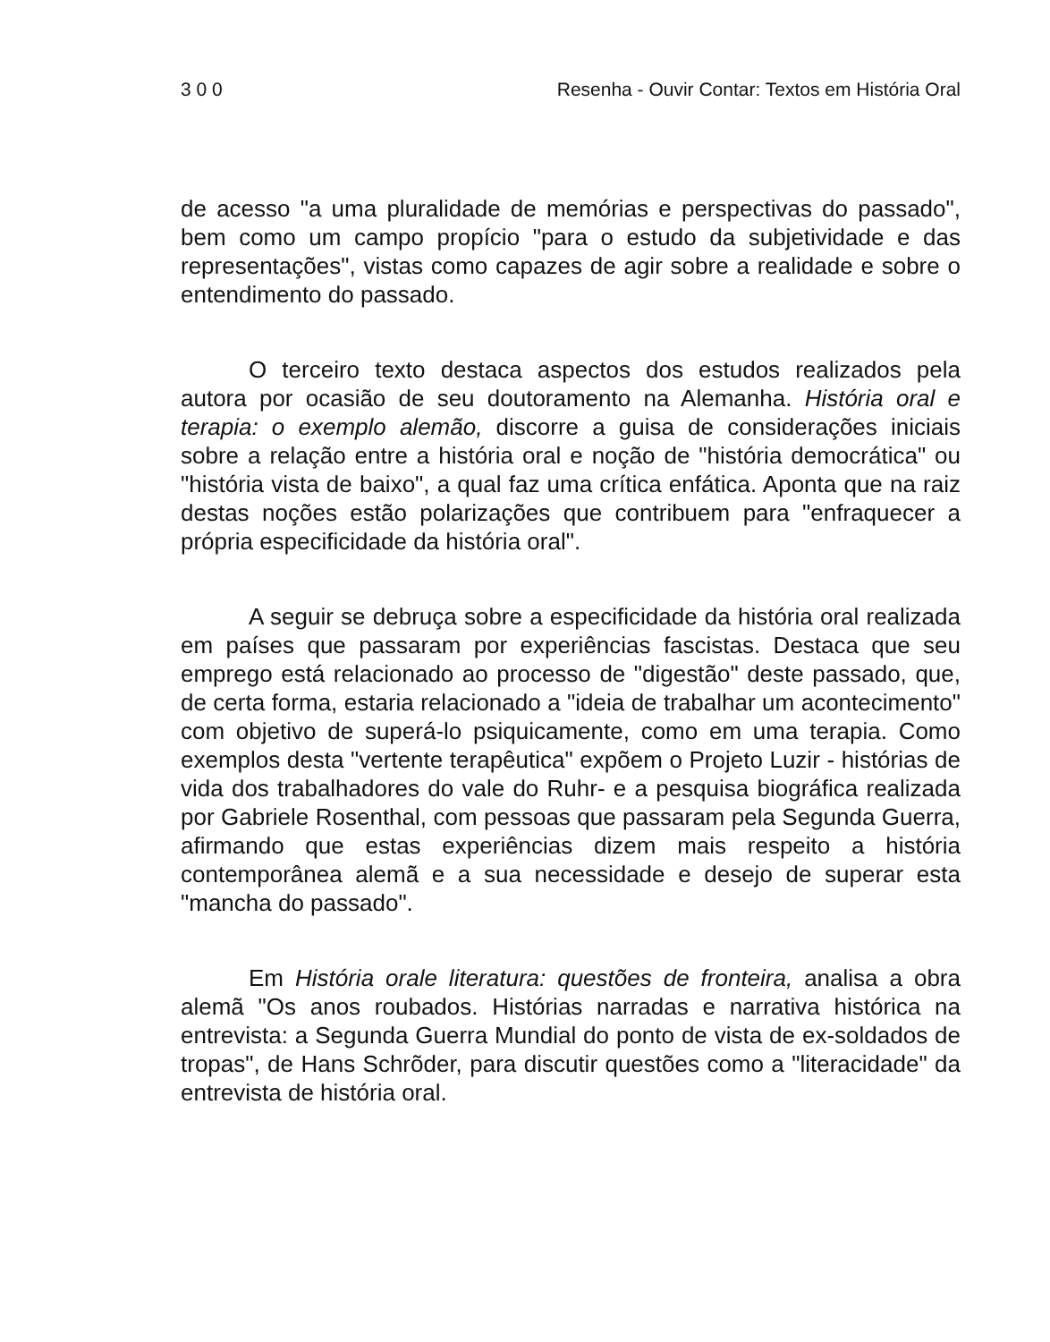3 0 0 Resenha - Ouvir Contar: Textos em História Oral
de acesso "a uma pluralidade de memórias e perspectivas do passado", bem como um campo propício "para o estudo da subjetividade e das representações", vistas como capazes de agir sobre a realidade e sobre o entendimento do passado.
O terceiro texto destaca aspectos dos estudos realizados pela autora por ocasião de seu doutoramento na Alemanha. História oral e terapia: o exemplo alemão, discorre a guisa de considerações iniciais sobre a relação entre a história oral e noção de "história democrática" ou "história vista de baixo", a qual faz uma crítica enfática. Aponta que na raiz destas noções estão polarizações que contribuem para "enfraquecer a própria especificidade da história oral".
A seguir se debruça sobre a especificidade da história oral realizada em países que passaram por experiências fascistas. Destaca que seu emprego está relacionado ao processo de "digestão" deste passado, que, de certa forma, estaria relacionado a "ideia de trabalhar um acontecimento" com objetivo de superá-lo psiquicamente, como em uma terapia. Como exemplos desta "vertente terapêutica" expõem o Projeto Luzir - histórias de vida dos trabalhadores do vale do Ruhr- e a pesquisa biográfica realizada por Gabriele Rosenthal, com pessoas que passaram pela Segunda Guerra, afirmando que estas experiências dizem mais respeito a história contemporânea alemã e a sua necessidade e desejo de superar esta "mancha do passado".
Em História orale literatura: questões de fronteira, analisa a obra alemã "Os anos roubados. Histórias narradas e narrativa histórica na entrevista: a Segunda Guerra Mundial do ponto de vista de ex-soldados de tropas", de Hans Schrõder, para discutir questões como a "literacidade" da entrevista de história oral.